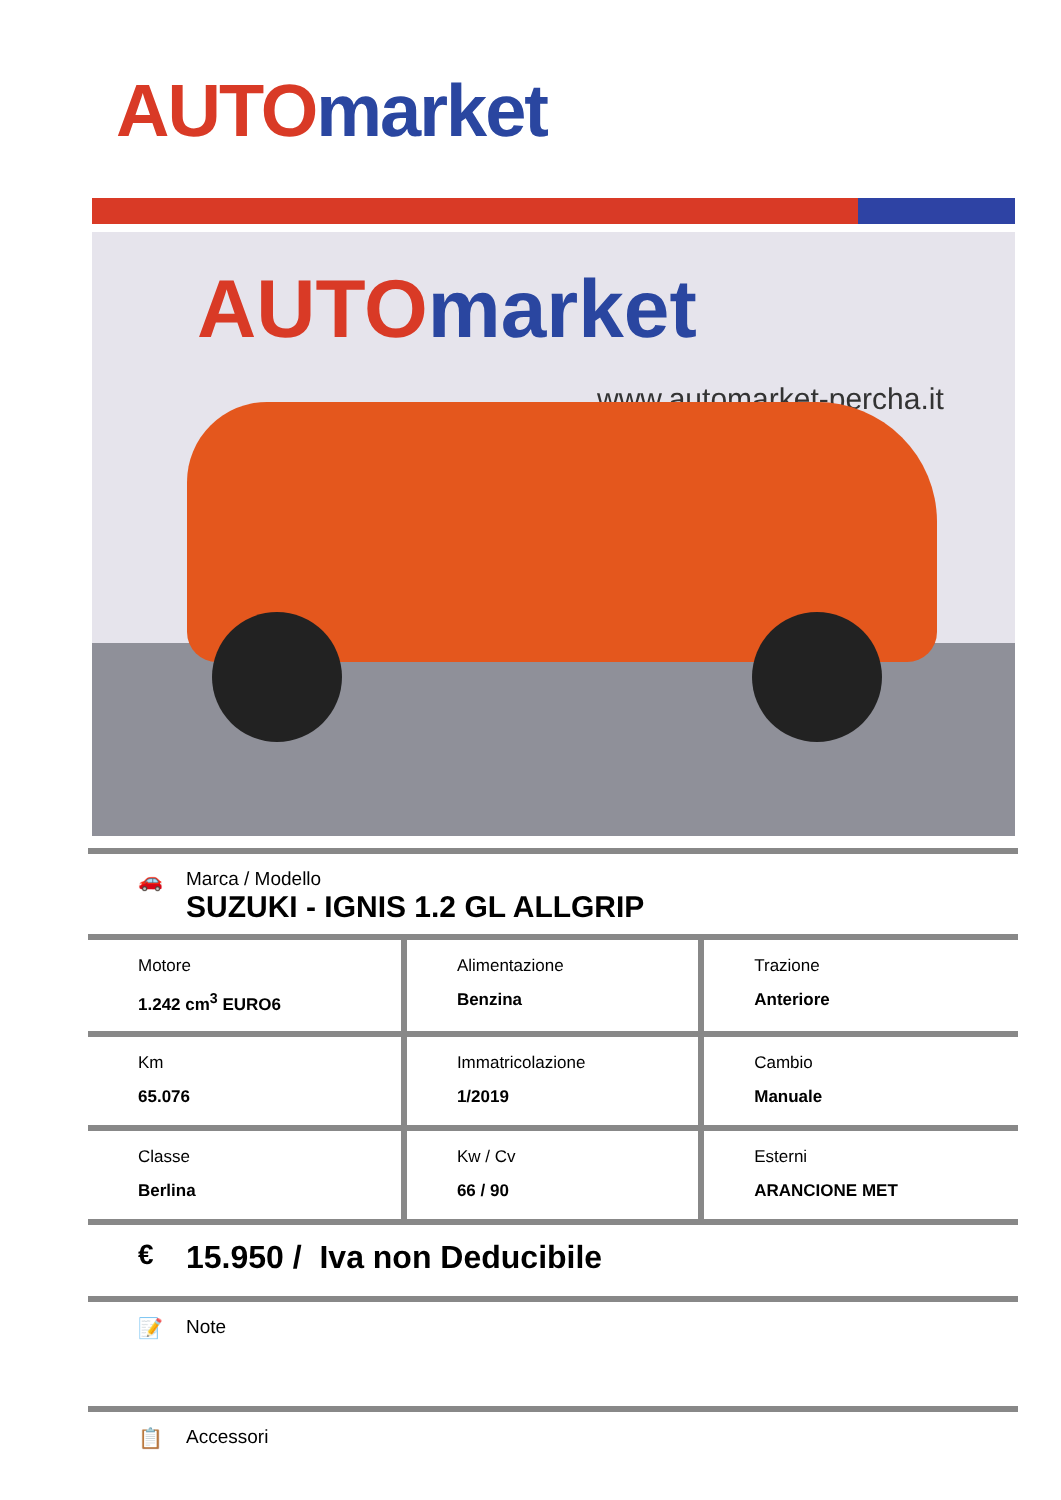AUTO market
AUTO market
www.automarket-percha.it
🚗 Marca / Modello
SUZUKI - IGNIS 1.2 GL ALLGRIP
| Motore 1.242 cm<sup>3</sup> EURO6 | Alimentazione Benzina | Trazione Anteriore |
| Km 65.076 | Immatricolazione 1/2019 | Cambio Manuale |
| Classe Berlina | Kw / Cv 66 / 90 | Esterni ARANCIONE MET |
€ 15.950 / Iva non Deducibile
📝 Note
📋 Accessori